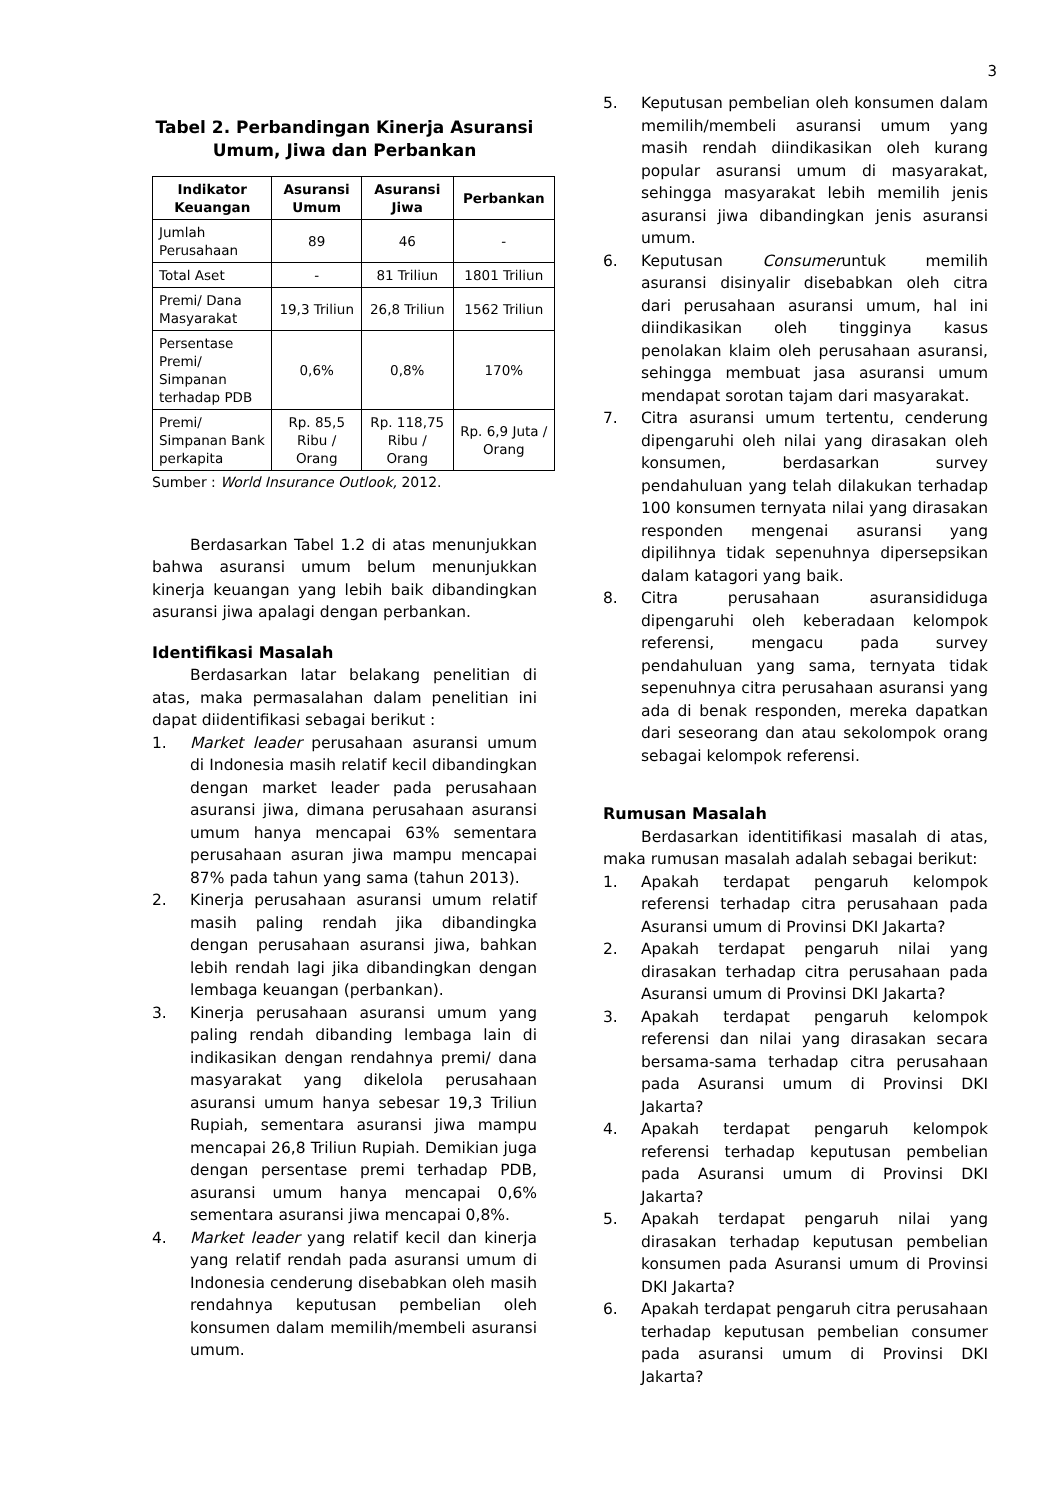3
Tabel 2. Perbandingan Kinerja Asuransi Umum, Jiwa dan Perbankan
| Indikator Keuangan | Asuransi Umum | Asuransi Jiwa | Perbankan |
| --- | --- | --- | --- |
| Jumlah Perusahaan | 89 | 46 | - |
| Total Aset | - | 81 Triliun | 1801 Triliun |
| Premi/ Dana Masyarakat | 19,3 Triliun | 26,8 Triliun | 1562 Triliun |
| Persentase Premi/ Simpanan terhadap PDB | 0,6% | 0,8% | 170% |
| Premi/ Simpanan Bank perkapita | Rp. 85,5 Ribu / Orang | Rp. 118,75 Ribu / Orang | Rp. 6,9 Juta / Orang |
Sumber : World Insurance Outlook, 2012.
Berdasarkan Tabel 1.2 di atas menunjukkan bahwa asuransi umum belum menunjukkan kinerja keuangan yang lebih baik dibandingkan asuransi jiwa apalagi dengan perbankan.
Identifikasi Masalah
Berdasarkan latar belakang penelitian di atas, maka permasalahan dalam penelitian ini dapat diidentifikasi sebagai berikut :
1. Market leader perusahaan asuransi umum di Indonesia masih relatif kecil dibandingkan dengan market leader pada perusahaan asuransi jiwa, dimana perusahaan asuransi umum hanya mencapai 63% sementara perusahaan asuran jiwa mampu mencapai 87% pada tahun yang sama (tahun 2013).
2. Kinerja perusahaan asuransi umum relatif masih paling rendah jika dibandingka dengan perusahaan asuransi jiwa, bahkan lebih rendah lagi jika dibandingkan dengan lembaga keuangan (perbankan).
3. Kinerja perusahaan asuransi umum yang paling rendah dibanding lembaga lain di indikasikan dengan rendahnya premi/ dana masyarakat yang dikelola perusahaan asuransi umum hanya sebesar 19,3 Triliun Rupiah, sementara asuransi jiwa mampu mencapai 26,8 Triliun Rupiah. Demikian juga dengan persentase premi terhadap PDB, asuransi umum hanya mencapai 0,6% sementara asuransi jiwa mencapai 0,8%.
4. Market leader yang relatif kecil dan kinerja yang relatif rendah pada asuransi umum di Indonesia cenderung disebabkan oleh masih rendahnya keputusan pembelian oleh konsumen dalam memilih/membeli asuransi umum.
5. Keputusan pembelian oleh konsumen dalam memilih/membeli asuransi umum yang masih rendah diindikasikan oleh kurang popular asuransi umum di masyarakat, sehingga masyarakat lebih memilih jenis asuransi jiwa dibandingkan jenis asuransi umum.
6. Keputusan Consumeruntuk memilih asuransi disinyalir disebabkan oleh citra dari perusahaan asuransi umum, hal ini diindikasikan oleh tingginya kasus penolakan klaim oleh perusahaan asuransi, sehingga membuat jasa asuransi umum mendapat sorotan tajam dari masyarakat.
7. Citra asuransi umum tertentu, cenderung dipengaruhi oleh nilai yang dirasakan oleh konsumen, berdasarkan survey pendahuluan yang telah dilakukan terhadap 100 konsumen ternyata nilai yang dirasakan responden mengenai asuransi yang dipilihnya tidak sepenuhnya dipersepsikan dalam katagori yang baik.
8. Citra perusahaan asuransididuga dipengaruhi oleh keberadaan kelompok referensi, mengacu pada survey pendahuluan yang sama, ternyata tidak sepenuhnya citra perusahaan asuransi yang ada di benak responden, mereka dapatkan dari seseorang dan atau sekolompok orang sebagai kelompok referensi.
Rumusan Masalah
Berdasarkan identitifikasi masalah di atas, maka rumusan masalah adalah sebagai berikut:
1. Apakah terdapat pengaruh kelompok referensi terhadap citra perusahaan pada Asuransi umum di Provinsi DKI Jakarta?
2. Apakah terdapat pengaruh nilai yang dirasakan terhadap citra perusahaan pada Asuransi umum di Provinsi DKI Jakarta?
3. Apakah terdapat pengaruh kelompok referensi dan nilai yang dirasakan secara bersama-sama terhadap citra perusahaan pada Asuransi umum di Provinsi DKI Jakarta?
4. Apakah terdapat pengaruh kelompok referensi terhadap keputusan pembelian pada Asuransi umum di Provinsi DKI Jakarta?
5. Apakah terdapat pengaruh nilai yang dirasakan terhadap keputusan pembelian konsumen pada Asuransi umum di Provinsi DKI Jakarta?
6. Apakah terdapat pengaruh citra perusahaan terhadap keputusan pembelian consumer pada asuransi umum di Provinsi DKI Jakarta?